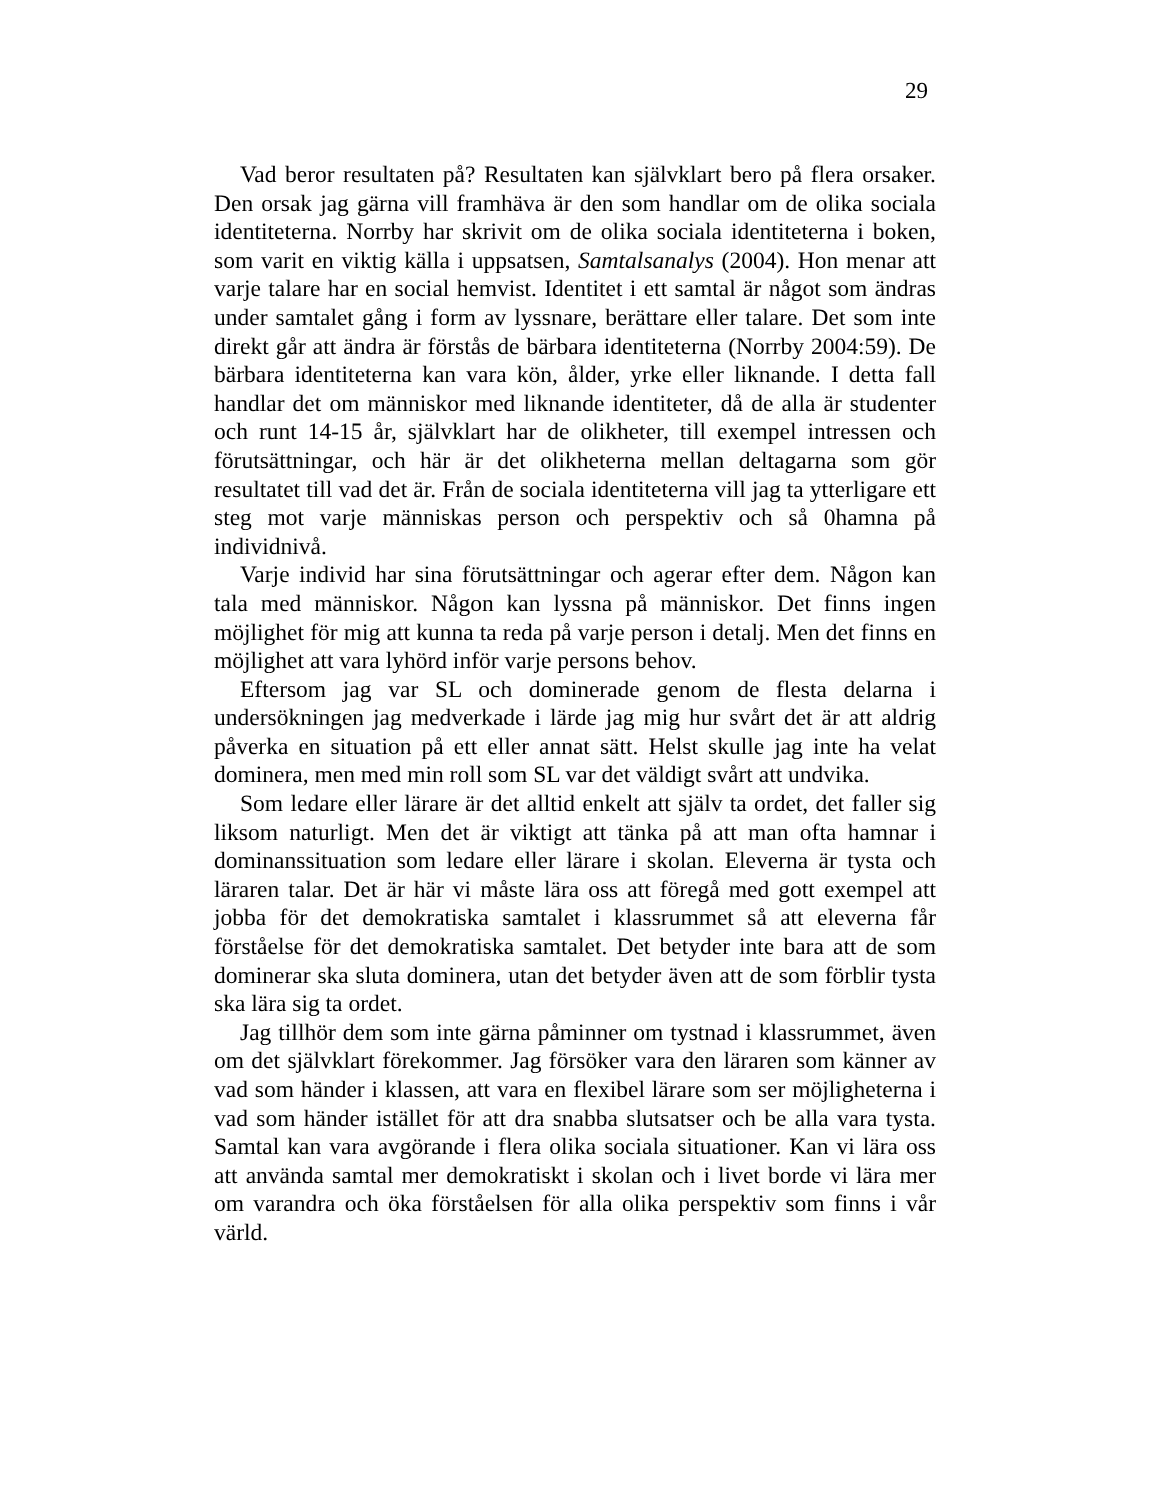29
Vad beror resultaten på? Resultaten kan självklart bero på flera orsaker. Den orsak jag gärna vill framhäva är den som handlar om de olika sociala identiteterna. Norrby har skrivit om de olika sociala identiteterna i boken, som varit en viktig källa i uppsatsen, Samtalsanalys (2004). Hon menar att varje talare har en social hemvist. Identitet i ett samtal är något som ändras under samtalet gång i form av lyssnare, berättare eller talare. Det som inte direkt går att ändra är förstås de bärbara identiteterna (Norrby 2004:59). De bärbara identiteterna kan vara kön, ålder, yrke eller liknande. I detta fall handlar det om människor med liknande identiteter, då de alla är studenter och runt 14-15 år, självklart har de olikheter, till exempel intressen och förutsättningar, och här är det olikheterna mellan deltagarna som gör resultatet till vad det är. Från de sociala identiteterna vill jag ta ytterligare ett steg mot varje människas person och perspektiv och så 0hamna på individnivå.
Varje individ har sina förutsättningar och agerar efter dem. Någon kan tala med människor. Någon kan lyssna på människor. Det finns ingen möjlighet för mig att kunna ta reda på varje person i detalj. Men det finns en möjlighet att vara lyhörd inför varje persons behov.
Eftersom jag var SL och dominerade genom de flesta delarna i undersökningen jag medverkade i lärde jag mig hur svårt det är att aldrig påverka en situation på ett eller annat sätt. Helst skulle jag inte ha velat dominera, men med min roll som SL var det väldigt svårt att undvika.
Som ledare eller lärare är det alltid enkelt att själv ta ordet, det faller sig liksom naturligt. Men det är viktigt att tänka på att man ofta hamnar i dominanssituation som ledare eller lärare i skolan. Eleverna är tysta och läraren talar. Det är här vi måste lära oss att föregå med gott exempel att jobba för det demokratiska samtalet i klassrummet så att eleverna får förståelse för det demokratiska samtalet. Det betyder inte bara att de som dominerar ska sluta dominera, utan det betyder även att de som förblir tysta ska lära sig ta ordet.
Jag tillhör dem som inte gärna påminner om tystnad i klassrummet, även om det självklart förekommer. Jag försöker vara den läraren som känner av vad som händer i klassen, att vara en flexibel lärare som ser möjligheterna i vad som händer istället för att dra snabba slutsatser och be alla vara tysta. Samtal kan vara avgörande i flera olika sociala situationer. Kan vi lära oss att använda samtal mer demokratiskt i skolan och i livet borde vi lära mer om varandra och öka förståelsen för alla olika perspektiv som finns i vår värld.